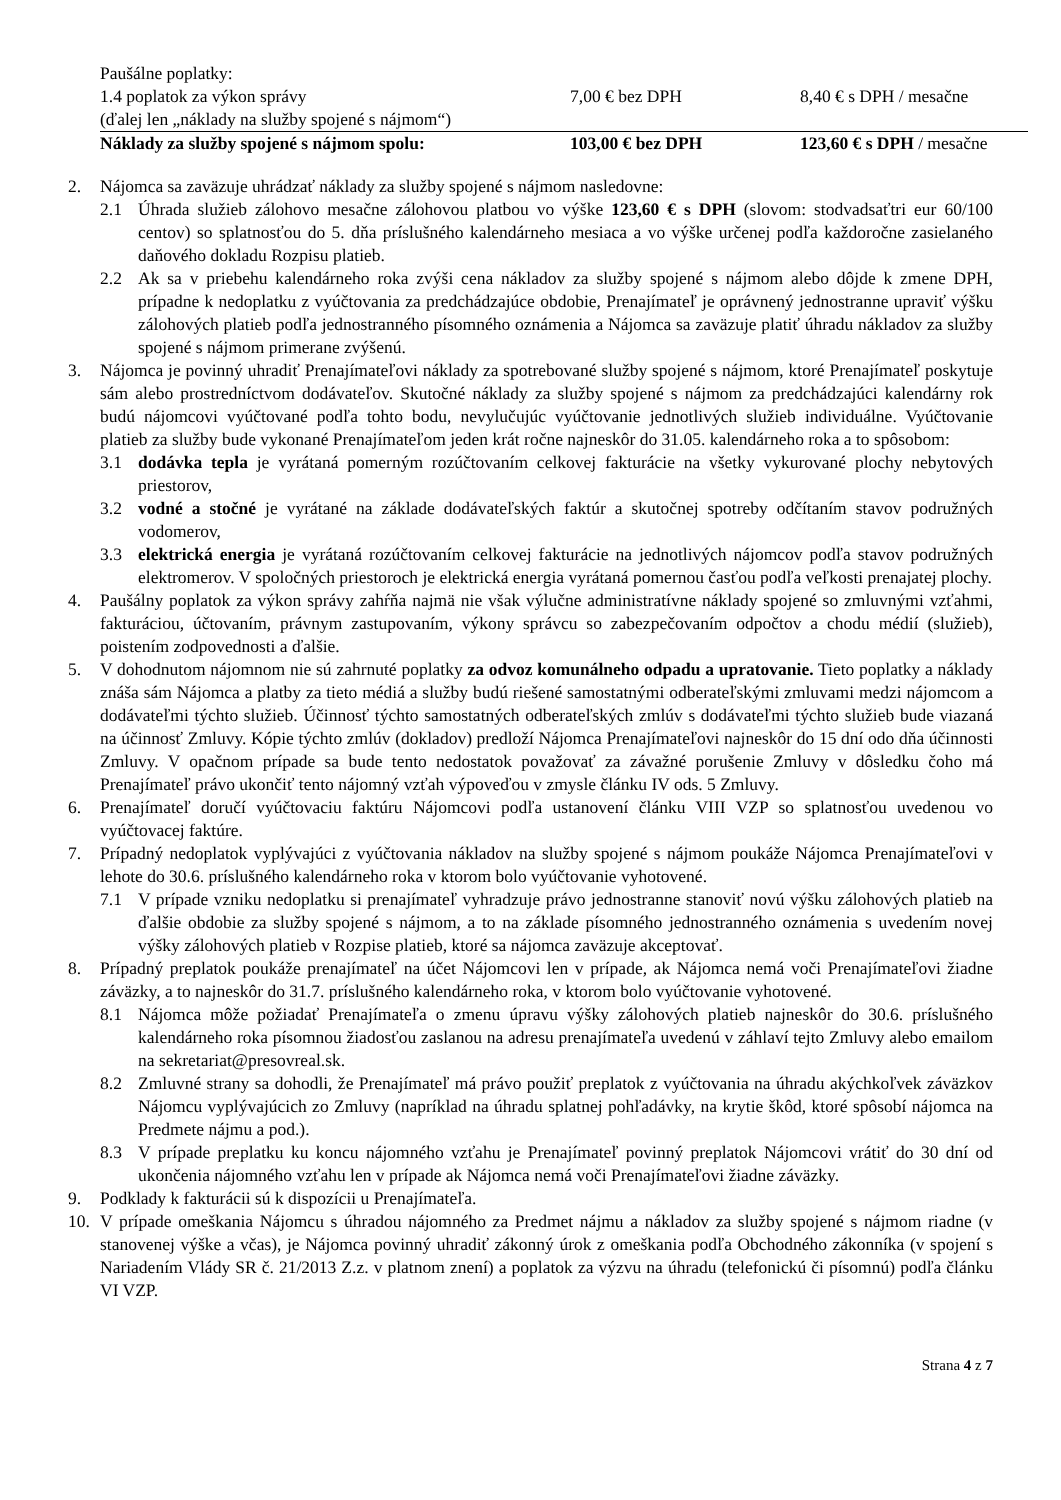| Paušálne poplatky: | | |
| 1.4 poplatok za výkon správy | 7,00 € bez DPH | 8,40 € s DPH / mesačne |
| (ďalej len „náklady na služby spojené s nájmom“) | | |
| Náklady za služby spojené s nájmom spolu: | 103,00 € bez DPH | 123,60 € s DPH / mesačne |
2. Nájomca sa zaväzuje uhrádzať náklady za služby spojené s nájmom nasledovne:
2.1 Úhrada služieb zálohovo mesačne zálohovou platbou vo výške 123,60 € s DPH (slovom: stodvadsaťtri eur 60/100 centov) so splatnosťou do 5. dňa príslušného kalendárneho mesiaca a vo výške určenej podľa každoročne zasielaného daňového dokladu Rozpisu platieb.
2.2 Ak sa v priebehu kalendárneho roka zvýši cena nákladov za služby spojené s nájmom alebo dôjde k zmene DPH, prípadne k nedoplatku z vyúčtovania za predchádzajúce obdobie, Prenajímateľ je oprávnený jednostranne upraviť výšku zálohových platieb podľa jednostranného písomného oznámenia a Nájomca sa zaväzuje platiť úhradu nákladov za služby spojené s nájmom primerane zvýšenú.
3. Nájomca je povinný uhradiť Prenajímateľovi náklady za spotrebované služby spojené s nájmom, ktoré Prenajímateľ poskytuje sám alebo prostredníctvom dodávateľov. Skutočné náklady za služby spojené s nájmom za predchádzajúci kalendárny rok budú nájomcovi vyúčtované podľa tohto bodu, nevylučujúc vyúčtovanie jednotlivých služieb individuálne. Vyúčtovanie platieb za služby bude vykonané Prenajímateľom jeden krát ročne najneskôr do 31.05. kalendárneho roka a to spôsobom:
3.1 dodávka tepla je vyrátaná pomerným rozúčtovaním celkovej fakturácie na všetky vykurované plochy nebytových priestorov,
3.2 vodné a stočné je vyrátané na základe dodávateľských faktúr a skutočnej spotreby odčítaním stavov podružných vodomerov,
3.3 elektrická energia je vyrátaná rozúčtovaním celkovej fakturácie na jednotlivých nájomcov podľa stavov podružných elektromerov. V spoločných priestoroch je elektrická energia vyrátaná pomernou časťou podľa veľkosti prenajatej plochy.
4. Paušálny poplatok za výkon správy zahŕňa najmä nie však výlučne administratívne náklady spojené so zmluvnými vzťahmi, fakturáciou, účtovaním, právnym zastupovaním, výkony správcu so zabezpečovaním odpočtov a chodu médií (služieb), poistením zodpovednosti a ďalšie.
5. V dohodnutom nájomnom nie sú zahrnuté poplatky za odvoz komunálneho odpadu a upratovanie. Tieto poplatky a náklady znáša sám Nájomca a platby za tieto médiá a služby budú riešené samostatnými odberateľskými zmluvami medzi nájomcom a dodávateľmi týchto služieb. Účinnosť týchto samostatných odberateľských zmlúv s dodávateľmi týchto služieb bude viazaná na účinnosť Zmluvy. Kópie týchto zmlúv (dokladov) predloží Nájomca Prenajímateľovi najneskôr do 15 dní odo dňa účinnosti Zmluvy. V opačnom prípade sa bude tento nedostatok považovať za závažné porušenie Zmluvy v dôsledku čoho má Prenajímateľ právo ukončiť tento nájomný vzťah výpoveďou v zmysle článku IV ods. 5 Zmluvy.
6. Prenajímateľ doručí vyúčtovaciu faktúru Nájomcovi podľa ustanovení článku VIII VZP so splatnosťou uvedenou vo vyúčtovacej faktúre.
7. Prípadný nedoplatok vyplývajúci z vyúčtovania nákladov na služby spojené s nájmom poukáže Nájomca Prenajímateľovi v lehote do 30.6. príslušného kalendárneho roka v ktorom bolo vyúčtovanie vyhotovené.
7.1 V prípade vzniku nedoplatku si prenajímateľ vyhradzuje právo jednostranne stanoviť novú výšku zálohových platieb na ďalšie obdobie za služby spojené s nájmom, a to na základe písomného jednostranného oznámenia s uvedením novej výšky zálohových platieb v Rozpise platieb, ktoré sa nájomca zaväzuje akceptovať.
8. Prípadný preplatok poukáže prenajímateľ na účet Nájomcovi len v prípade, ak Nájomca nemá voči Prenajímateľovi žiadne záväzky, a to najneskôr do 31.7. príslušného kalendárneho roka, v ktorom bolo vyúčtovanie vyhotovené.
8.1 Nájomca môže požiadať Prenajímateľa o zmenu úpravu výšky zálohových platieb najneskôr do 30.6. príslušného kalendárneho roka písomnou žiadosťou zaslanou na adresu prenajímateľa uvedenú v záhlaví tejto Zmluvy alebo emailom na sekretariat@presovreal.sk.
8.2 Zmluvné strany sa dohodli, že Prenajímateľ má právo použiť preplatok z vyúčtovania na úhradu akýchkoľvek záväzkov Nájomcu vyplývajúcich zo Zmluvy (napríklad na úhradu splatnej pohľadávky, na krytie škôd, ktoré spôsobí nájomca na Predmete nájmu a pod.).
8.3 V prípade preplatku ku koncu nájomného vzťahu je Prenajímateľ povinný preplatok Nájomcovi vrátiť do 30 dní od ukončenia nájomného vzťahu len v prípade ak Nájomca nemá voči Prenajímateľovi žiadne záväzky.
9. Podklady k fakturácii sú k dispozícii u Prenajímateľa.
10. V prípade omeškania Nájomcu s úhradou nájomného za Predmet nájmu a nákladov za služby spojené s nájmom riadne (v stanovenej výške a včas), je Nájomca povinný uhradiť zákonný úrok z omeškania podľa Obchodného zákonníka (v spojení s Nariadením Vlády SR č. 21/2013 Z.z. v platnom znení) a poplatok za výzvu na úhradu (telefonickú či písomnú) podľa článku VI VZP.
Strana 4 z 7